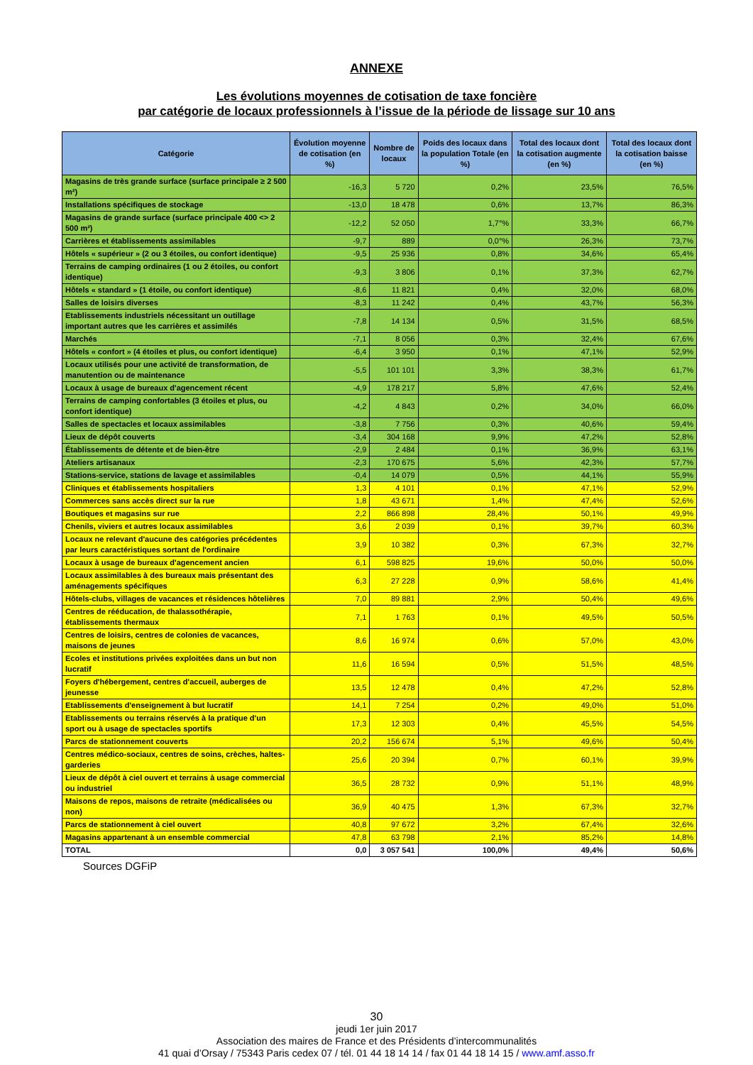ANNEXE
Les évolutions moyennes de cotisation de taxe foncière
par catégorie de locaux professionnels à l’issue de la période de lissage sur 10 ans
| Catégorie | Évolution moyenne de cotisation (en %) | Nombre de locaux | Poids des locaux dans la population Totale (en %) | Total des locaux dont la cotisation augmente (en %) | Total des locaux dont la cotisation baisse (en %) |
| --- | --- | --- | --- | --- | --- |
| Magasins de très grande surface (surface principale ≥ 2 500 m²) | -16,3 | 5 720 | 0,2% | 23,5% | 76,5% |
| Installations spécifiques de stockage | -13,0 | 18 478 | 0,6% | 13,7% | 86,3% |
| Magasins de grande surface (surface principale 400 <> 2 500 m²) | -12,2 | 52 050 | 1,7°% | 33,3% | 66,7% |
| Carrières et établissements assimilables | -9,7 | 889 | 0,0°% | 26,3% | 73,7% |
| Hôtels « supérieur » (2 ou 3 étoiles, ou confort identique) | -9,5 | 25 936 | 0,8% | 34,6% | 65,4% |
| Terrains de camping ordinaires (1 ou 2 étoiles, ou confort identique) | -9,3 | 3 806 | 0,1% | 37,3% | 62,7% |
| Hôtels « standard » (1 étoile, ou confort identique) | -8,6 | 11 821 | 0,4% | 32,0% | 68,0% |
| Salles de loisirs diverses | -8,3 | 11 242 | 0,4% | 43,7% | 56,3% |
| Etablissements industriels nécessitant un outillage important autres que les carrières et assimilés | -7,8 | 14 134 | 0,5% | 31,5% | 68,5% |
| Marchés | -7,1 | 8 056 | 0,3% | 32,4% | 67,6% |
| Hôtels « confort » (4 étoiles et plus, ou confort identique) | -6,4 | 3 950 | 0,1% | 47,1% | 52,9% |
| Locaux utilisés pour une activité de transformation, de manutention ou de maintenance | -5,5 | 101 101 | 3,3% | 38,3% | 61,7% |
| Locaux à usage de bureaux d'agencement récent | -4,9 | 178 217 | 5,8% | 47,6% | 52,4% |
| Terrains de camping confortables (3 étoiles et plus, ou confort identique) | -4,2 | 4 843 | 0,2% | 34,0% | 66,0% |
| Salles de spectacles et locaux assimilables | -3,8 | 7 756 | 0,3% | 40,6% | 59,4% |
| Lieux de dépôt couverts | -3,4 | 304 168 | 9,9% | 47,2% | 52,8% |
| Établissements de détente et de bien-être | -2,9 | 2 484 | 0,1% | 36,9% | 63,1% |
| Ateliers artisanaux | -2,3 | 170 675 | 5,6% | 42,3% | 57,7% |
| Stations-service, stations de lavage et assimilables | -0,4 | 14 079 | 0,5% | 44,1% | 55,9% |
| Cliniques et établissements hospitaliers | 1,3 | 4 101 | 0,1% | 47,1% | 52,9% |
| Commerces sans accès direct sur la rue | 1,8 | 43 671 | 1,4% | 47,4% | 52,6% |
| Boutiques et magasins sur rue | 2,2 | 866 898 | 28,4% | 50,1% | 49,9% |
| Chenils, viviers et autres locaux assimilables | 3,6 | 2 039 | 0,1% | 39,7% | 60,3% |
| Locaux ne relevant d'aucune des catégories précédentes par leurs caractéristiques sortant de l'ordinaire | 3,9 | 10 382 | 0,3% | 67,3% | 32,7% |
| Locaux à usage de bureaux d'agencement ancien | 6,1 | 598 825 | 19,6% | 50,0% | 50,0% |
| Locaux assimilables à des bureaux mais présentant des aménagements spécifiques | 6,3 | 27 228 | 0,9% | 58,6% | 41,4% |
| Hôtels-clubs, villages de vacances et résidences hôtelières | 7,0 | 89 881 | 2,9% | 50,4% | 49,6% |
| Centres de rééducation, de thalassothérapie, établissements thermaux | 7,1 | 1 763 | 0,1% | 49,5% | 50,5% |
| Centres de loisirs, centres de colonies de vacances, maisons de jeunes | 8,6 | 16 974 | 0,6% | 57,0% | 43,0% |
| Ecoles et institutions privées exploitées dans un but non lucratif | 11,6 | 16 594 | 0,5% | 51,5% | 48,5% |
| Foyers d'hébergement, centres d'accueil, auberges de jeunesse | 13,5 | 12 478 | 0,4% | 47,2% | 52,8% |
| Etablissements d'enseignement à but lucratif | 14,1 | 7 254 | 0,2% | 49,0% | 51,0% |
| Etablissements ou terrains réservés à la pratique d'un sport ou à usage de spectacles sportifs | 17,3 | 12 303 | 0,4% | 45,5% | 54,5% |
| Parcs de stationnement couverts | 20,2 | 156 674 | 5,1% | 49,6% | 50,4% |
| Centres médico-sociaux, centres de soins, crèches, haltes-garderies | 25,6 | 20 394 | 0,7% | 60,1% | 39,9% |
| Lieux de dépôt à ciel ouvert et terrains à usage commercial ou industriel | 36,5 | 28 732 | 0,9% | 51,1% | 48,9% |
| Maisons de repos, maisons de retraite (médicalisées ou non) | 36,9 | 40 475 | 1,3% | 67,3% | 32,7% |
| Parcs de stationnement à ciel ouvert | 40,8 | 97 672 | 3,2% | 67,4% | 32,6% |
| Magasins appartenant à un ensemble commercial | 47,8 | 63 798 | 2,1% | 85,2% | 14,8% |
| TOTAL | 0,0 | 3 057 541 | 100,0% | 49,4% | 50,6% |
Sources DGFiP
30
jeudi 1er juin 2017
Association des maires de France et des Présidents d’intercommunalités
41 quai d’Orsay / 75343 Paris cedex 07 / tél. 01 44 18 14 14 / fax 01 44 18 14 15 / www.amf.asso.fr